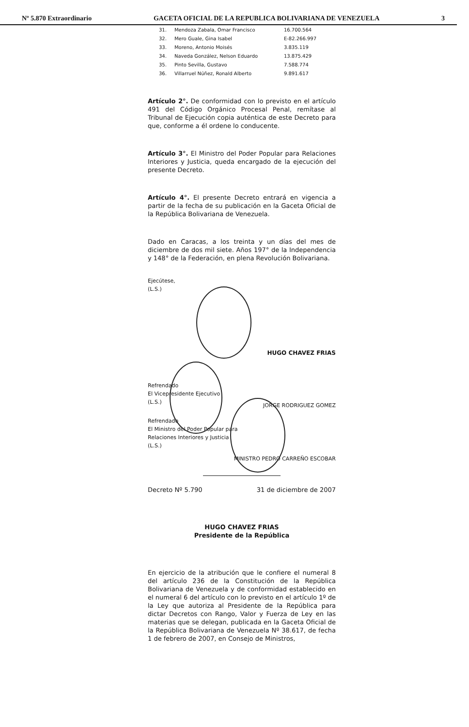Nº 5.870 Extraordinario GACETA OFICIAL DE LA REPUBLICA BOLIVARIANA DE VENEZUELA 3
| 31. | Mendoza Zabala, Omar Francisco | 16.700.564 |
| 32. | Mero Guale, Gina Isabel | E-82.266.997 |
| 33. | Moreno, Antonio Moisés | 3.835.119 |
| 34. | Naveda González, Nelson Eduardo | 13.875.429 |
| 35. | Pinto Sevilla, Gustavo | 7.588.774 |
| 36. | Villarruel Núñez, Ronald Alberto | 9.891.617 |
Artículo 2°. De conformidad con lo previsto en el artículo 491 del Código Orgánico Procesal Penal, remítase al Tribunal de Ejecución copia auténtica de este Decreto para que, conforme a él ordene lo conducente.
Artículo 3°. El Ministro del Poder Popular para Relaciones Interiores y Justicia, queda encargado de la ejecución del presente Decreto.
Artículo 4°. El presente Decreto entrará en vigencia a partir de la fecha de su publicación en la Gaceta Oficial de la República Bolivariana de Venezuela.
Dado en Caracas, a los treinta y un días del mes de diciembre de dos mil siete. Años 197° de la Independencia y 148° de la Federación, en plena Revolución Bolivariana.
Ejecútese,
(L.S.)
HUGO CHAVEZ FRIAS
Refrendado
El Vicepresidente Ejecutivo
(L.S.)
JORGE RODRIGUEZ GOMEZ
Refrendado
El Ministro del Poder Popular para
Relaciones Interiores y Justicia
(L.S.)
MINISTRO PEDRO CARREÑO ESCOBAR
Decreto Nº 5.790 31 de diciembre de 2007
HUGO CHAVEZ FRIAS
Presidente de la República
En ejercicio de la atribución que le confiere el numeral 8 del artículo 236 de la Constitución de la República Bolivariana de Venezuela y de conformidad establecido en el numeral 6 del artículo con lo previsto en el artículo 1º de la Ley que autoriza al Presidente de la República para dictar Decretos con Rango, Valor y Fuerza de Ley en las materias que se delegan, publicada en la Gaceta Oficial de la República Bolivariana de Venezuela Nº 38.617, de fecha 1 de febrero de 2007, en Consejo de Ministros,